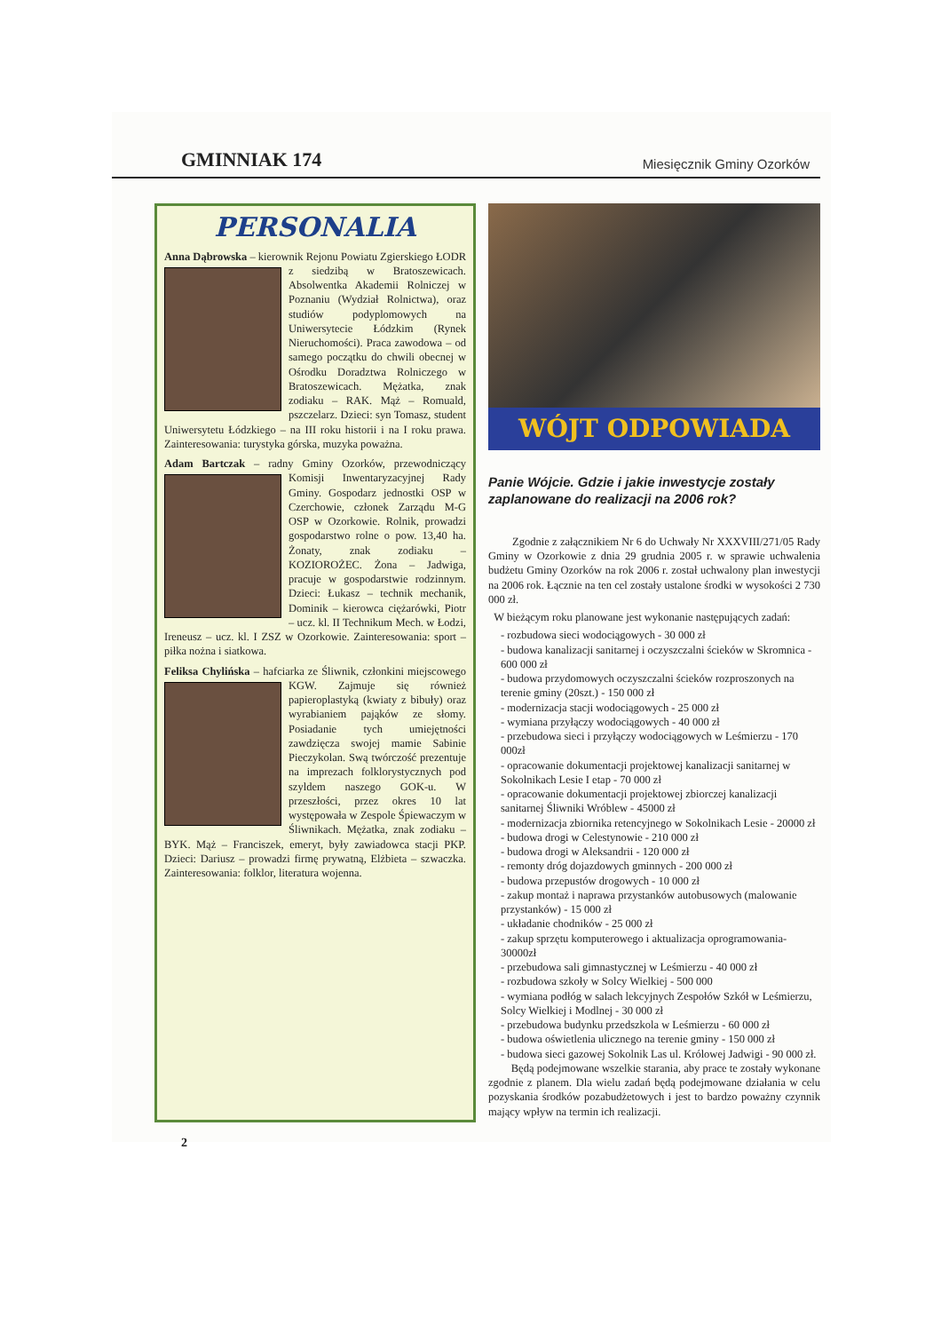GMINNIAK 174 Miesięcznik Gminy Ozorków
PERSONALIA
Anna Dąbrowska – kierownik Rejonu Powiatu Zgierskiego ŁODR z siedzibą w Bratoszewicach. Absolwentka Akademii Rolniczej w Poznaniu (Wydział Rolnictwa), oraz studiów podyplomowych na Uniwersytecie Łódzkim (Rynek Nieruchomości). Praca zawodowa – od samego początku do chwili obecnej w Ośrodku Doradztwa Rolniczego w Bratoszewicach. Mężatka, znak zodiaku – RAK. Mąż – Romuald, pszczelarz. Dzieci: syn Tomasz, student Uniwersytetu Łódzkiego – na III roku historii i na I roku prawa. Zainteresowania: turystyka górska, muzyka poważna.
Adam Bartczak – radny Gminy Ozorków, przewodniczący Komisji Inwentaryzacyjnej Rady Gminy. Gospodarz jednostki OSP w Czerchowie, członek Zarządu M-G OSP w Ozorkowie. Rolnik, prowadzi gospodarstwo rolne o pow. 13,40 ha. Żonaty, znak zodiaku – KOZIOROŻEC. Żona – Jadwiga, pracuje w gospodarstwie rodzinnym. Dzieci: Łukasz – technik mechanik, Dominik – kierowca ciężarówki, Piotr – ucz. kl. II Technikum Mech. w Łodzi, Ireneusz – ucz. kl. I ZSZ w Ozorkowie. Zainteresowania: sport – piłka nożna i siatkowa.
Feliksa Chylińska – hafciarka ze Śliwnik, członkini miejscowego KGW. Zajmuje się również papieroplastyką (kwiaty z bibuły) oraz wyrabianiem pająków ze słomy. Posiadanie tych umiejętności zawdzięcza swojej mamie Sabinie Pieczykolan. Swą twórczość prezentuje na imprezach folklorystycznych pod szyldem naszego GOK-u. W przeszłości, przez okres 10 lat występowała w Zespole Śpiewaczym w Śliwnikach. Mężatka, znak zodiaku – BYK. Mąż – Franciszek, emeryt, były zawiadowca stacji PKP. Dzieci: Dariusz – prowadzi firmę prywatną, Elżbieta – szwaczka. Zainteresowania: folklor, literatura wojenna.
WÓJT ODPOWIADA
Panie Wójcie. Gdzie i jakie inwestycje zostały zaplanowane do realizacji na 2006 rok?
Zgodnie z załącznikiem Nr 6 do Uchwały Nr XXXVIII/271/05 Rady Gminy w Ozorkowie z dnia 29 grudnia 2005 r. w sprawie uchwalenia budżetu Gminy Ozorków na rok 2006 r. został uchwalony plan inwestycji na 2006 rok. Łącznie na ten cel zostały ustalone środki w wysokości 2 730 000 zł.
W bieżącym roku planowane jest wykonanie następujących zadań:
- rozbudowa sieci wodociągowych - 30 000 zł
- budowa kanalizacji sanitarnej i oczyszczalni ścieków w Skromnica - 600 000 zł
- budowa przydomowych oczyszczalni ścieków rozproszonych na terenie gminy (20szt.) - 150 000 zł
- modernizacja stacji wodociągowych - 25 000 zł
- wymiana przyłączy wodociągowych - 40 000 zł
- przebudowa sieci i przyłączy wodociągowych w Leśmierzu - 170 000zł
- opracowanie dokumentacji projektowej kanalizacji sanitarnej w Sokolnikach Lesie I etap - 70 000 zł
- opracowanie dokumentacji projektowej zbiorczej kanalizacji sanitarnej Śliwniki Wróblew - 45000 zł
- modernizacja zbiornika retencyjnego w Sokolnikach Lesie - 20000 zł
- budowa drogi w Celestynowie - 210 000 zł
- budowa drogi w Aleksandrii - 120 000 zł
- remonty dróg dojazdowych gminnych - 200 000 zł
- budowa przepustów drogowych - 10 000 zł
- zakup montaż i naprawa przystanków autobusowych (malowanie przystanków) - 15 000 zł
- układanie chodników - 25 000 zł
- zakup sprzętu komputerowego i aktualizacja oprogramowania- 30000zł
- przebudowa sali gimnastycznej w Leśmierzu - 40 000 zł
- rozbudowa szkoły w Solcy Wielkiej - 500 000
- wymiana podłóg w salach lekcyjnych Zespołów Szkół w Leśmierzu, Solcy Wielkiej i Modlnej - 30 000 zł
- przebudowa budynku przedszkola w Leśmierzu - 60 000 zł
- budowa oświetlenia ulicznego na terenie gminy - 150 000 zł
- budowa sieci gazowej Sokolnik Las ul. Królowej Jadwigi - 90 000 zł.
Będą podejmowane wszelkie starania, aby prace te zostały wykonane zgodnie z planem. Dla wielu zadań będą podejmowane działania w celu pozyskania środków pozabudżetowych i jest to bardzo poważny czynnik mający wpływ na termin ich realizacji.
2